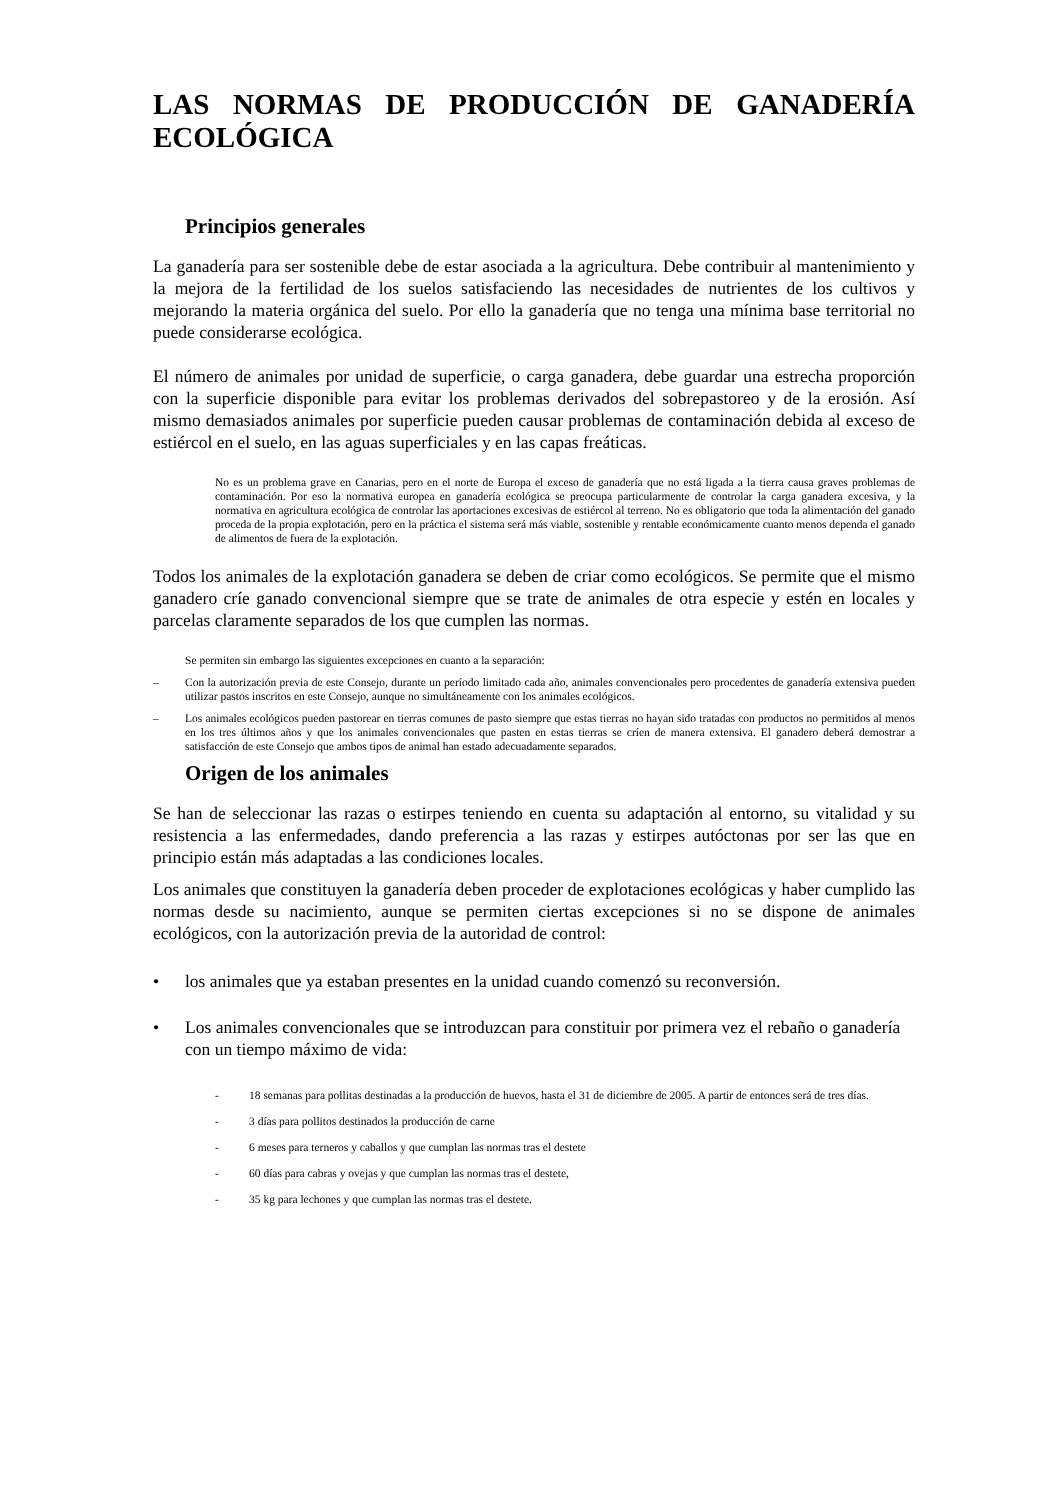LAS NORMAS DE PRODUCCIÓN DE GANADERÍA ECOLÓGICA
Principios generales
La ganadería para ser sostenible debe de estar asociada a la agricultura. Debe contribuir al mantenimiento y la mejora de la fertilidad de los suelos satisfaciendo las necesidades de nutrientes de los cultivos y mejorando la materia orgánica del suelo. Por ello la ganadería que no tenga una mínima base territorial no puede considerarse ecológica.
El número de animales por unidad de superficie, o carga ganadera, debe guardar una estrecha proporción con la superficie disponible para evitar los problemas derivados del sobrepastoreo y de la erosión. Así mismo demasiados animales por superficie pueden causar problemas de contaminación debida al exceso de estiércol en el suelo, en las aguas superficiales y en las capas freáticas.
No es un problema grave en Canarias, pero en el norte de Europa el exceso de ganadería que no está ligada a la tierra causa graves problemas de contaminación. Por eso la normativa europea en ganadería ecológica se preocupa particularmente de controlar la carga ganadera excesiva, y la normativa en agricultura ecológica de controlar las aportaciones excesivas de estiércol al terreno. No es obligatorio que toda la alimentación del ganado proceda de la propia explotación, pero en la práctica el sistema será más viable, sostenible y rentable económicamente cuanto menos dependa el ganado de alimentos de fuera de la explotación.
Todos los animales de la explotación ganadera se deben de criar como ecológicos. Se permite que el mismo ganadero críe ganado convencional siempre que se trate de animales de otra especie y estén en locales y parcelas claramente separados de los que cumplen las normas.
Se permiten sin embargo las siguientes excepciones en cuanto a la separación:
– Con la autorización previa de este Consejo, durante un período limitado cada año, animales convencionales pero procedentes de ganadería extensiva pueden utilizar pastos inscritos en este Consejo, aunque no simultáneamente con los animales ecológicos.
– Los animales ecológicos pueden pastorear en tierras comunes de pasto siempre que estas tierras no hayan sido tratadas con productos no permitidos al menos en los tres últimos años y que los animales convencionales que pasten en estas tierras se críen de manera extensiva. El ganadero deberá demostrar a satisfacción de este Consejo que ambos tipos de animal han estado adecuadamente separados.
Origen de los animales
Se han de seleccionar las razas o estirpes teniendo en cuenta su adaptación al entorno, su vitalidad y su resistencia a las enfermedades, dando preferencia a las razas y estirpes autóctonas por ser las que en principio están más adaptadas a las condiciones locales.
Los animales que constituyen la ganadería deben proceder de explotaciones ecológicas y haber cumplido las normas desde su nacimiento, aunque se permiten ciertas excepciones si no se dispone de animales ecológicos, con la autorización previa de la autoridad de control:
• los animales que ya estaban presentes en la unidad cuando comenzó su reconversión.
• Los animales convencionales que se introduzcan para constituir por primera vez el rebaño o ganadería con un tiempo máximo de vida:
- 18 semanas para pollitas destinadas a la producción de huevos, hasta el 31 de diciembre de 2005. A partir de entonces será de tres días.
- 3 días para pollitos destinados la producción de carne
- 6 meses para terneros y caballos y que cumplan las normas tras el destete
- 60 días para cabras y ovejas y que cumplan las normas tras el destete,
- 35 kg para lechones y que cumplan las normas tras el destete.